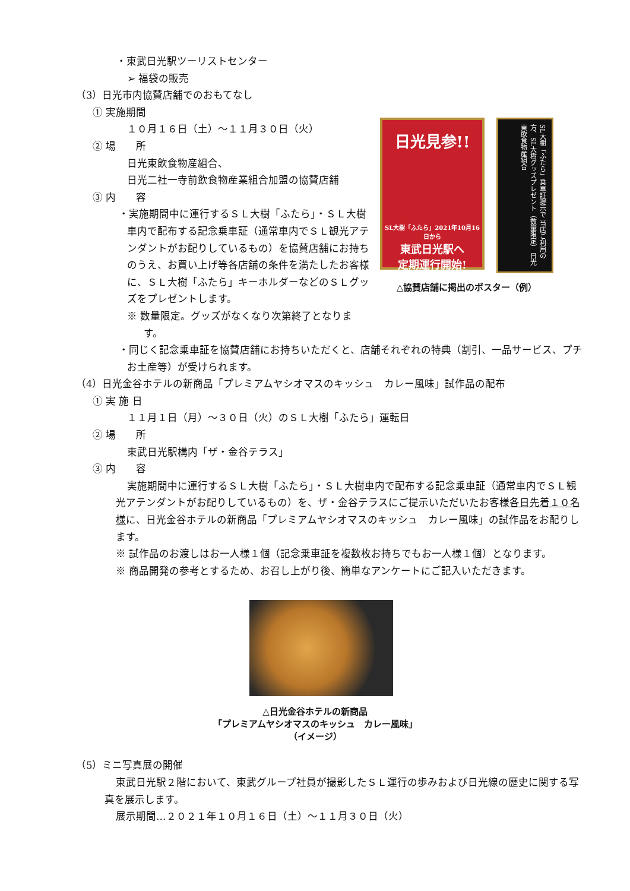・東武日光駅ツーリストセンター
➢ 福袋の販売
（3）日光市内協賛店舗でのおもてなし
① 実施期間
１０月１６日（土）～１１月３０日（火）
② 場　　所
日光東飲食物産組合、
日光二社一寺前飲食物産業組合加盟の協賛店舗
③ 内　　容
・実施期間中に運行するＳＬ大樹「ふたら」・ＳＬ大樹車内で配布する記念乗車証（通常車内でＳＬ観光アテンダントがお配りしているもの）を協賛店舗にお持ちのうえ、お買い上げ等各店舗の条件を満たしたお客様に、ＳＬ大樹「ふたら」キーホルダーなどのＳＬグッズをプレゼントします。
※ 数量限定。グッズがなくなり次第終了となります。
日光見参!!
SL大樹「ふたら」2021年10月16日から
東武日光駅へ
定期運行開始!
SL大樹「ふたら」乗車証提示で 当店ご利用の方、SL大樹グッズプレゼント（数量限定） 日光東飲食物産組合
△協賛店舗に掲出のポスター（例）
・同じく記念乗車証を協賛店舗にお持ちいただくと、店舗それぞれの特典（割引、一品サービス、プチお土産等）が受けられます。
（4）日光金谷ホテルの新商品「プレミアムヤシオマスのキッシュ　カレー風味」試作品の配布
① 実 施 日
１１月１日（月）～３０日（火）のＳＬ大樹「ふたら」運転日
② 場　　所
東武日光駅構内「ザ・金谷テラス」
③ 内　　容
実施期間中に運行するＳＬ大樹「ふたら」・ＳＬ大樹車内で配布する記念乗車証（通常車内でＳＬ観光アテンダントがお配りしているもの）を、ザ・金谷テラスにご提示いただいたお客様各日先着１０名様に、日光金谷ホテルの新商品「プレミアムヤシオマスのキッシュ　カレー風味」の試作品をお配りします。
※ 試作品のお渡しはお一人様１個（記念乗車証を複数枚お持ちでもお一人様１個）となります。
※ 商品開発の参考とするため、お召し上がり後、簡単なアンケートにご記入いただきます。
△日光金谷ホテルの新商品
「プレミアムヤシオマスのキッシュ　カレー風味」
（イメージ）
（5）ミニ写真展の開催
東武日光駅２階において、東武グループ社員が撮影したＳＬ運行の歩みおよび日光線の歴史に関する写真を展示します。
展示期間…２０２１年１０月１６日（土）～１１月３０日（火）